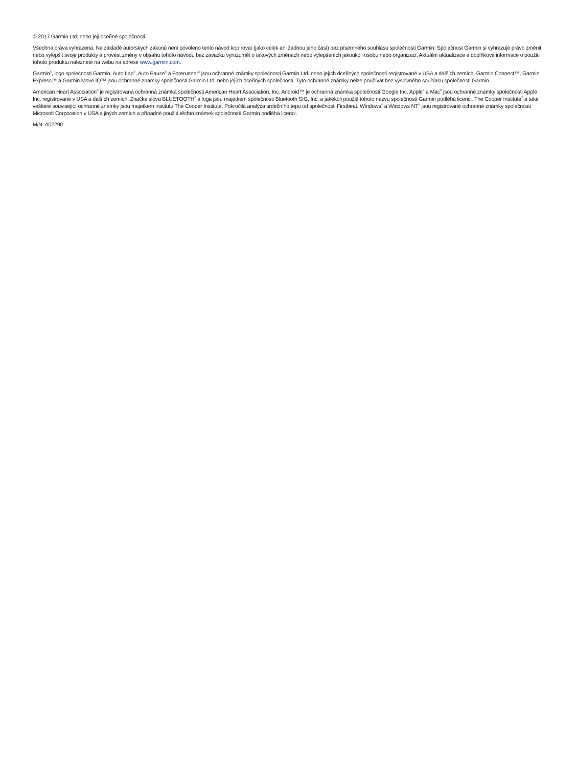© 2017 Garmin Ltd. nebo její dceřiné společnosti
Všechna práva vyhrazena. Na základě autorských zákonů není povoleno tento návod kopírovat (jako celek ani žádnou jeho část) bez písemného souhlasu společnosti Garmin. Společnost Garmin si vyhrazuje právo změnit nebo vylepšit svoje produkty a provést změny v obsahu tohoto návodu bez závazku vyrozumět o takových změnách nebo vylepšeních jakoukoli osobu nebo organizaci. Aktuální aktualizace a doplňkové informace o použití tohoto produktu naleznete na webu na adrese www.garmin.com.
Garmin<sup>®</sup>, logo společnosti Garmin, Auto Lap<sup>®</sup>, Auto Pause<sup>®</sup> a Forerunner<sup>®</sup> jsou ochranné známky společnosti Garmin Ltd. nebo jejích dceřiných společností registrované v USA a dalších zemích. Garmin Connect™, Garmin Express™ a Garmin Move IQ™ jsou ochranné známky společnosti Garmin Ltd. nebo jejích dceřiných společností. Tyto ochranné známky nelze používat bez výslovného souhlasu společnosti Garmin.
American Heart Association<sup>®</sup> je registrovaná ochranná známka společnosti American Heart Association, Inc. Android™ je ochranná známka společnosti Google Inc. Apple<sup>®</sup> a Mac<sup>®</sup> jsou ochranné známky společnosti Apple Inc. registrované v USA a dalších zemích. Značka slova BLUETOOTH<sup>®</sup> a loga jsou majetkem společnosti Bluetooth SIG, Inc. a jakékoli použití tohoto názvu společností Garmin podléhá licenci. The Cooper Institute<sup>®</sup> a také veškeré související ochranné známky jsou majetkem institutu The Cooper Institute. Pokročilá analýza srdečního tepu od společnosti Firstbeat. Windows<sup>®</sup> a Windows NT<sup>®</sup> jsou registrované ochranné známky společnosti Microsoft Corporation v USA a jiných zemích a případné použití těchto známek společností Garmin podléhá licenci.
M/N: A02290